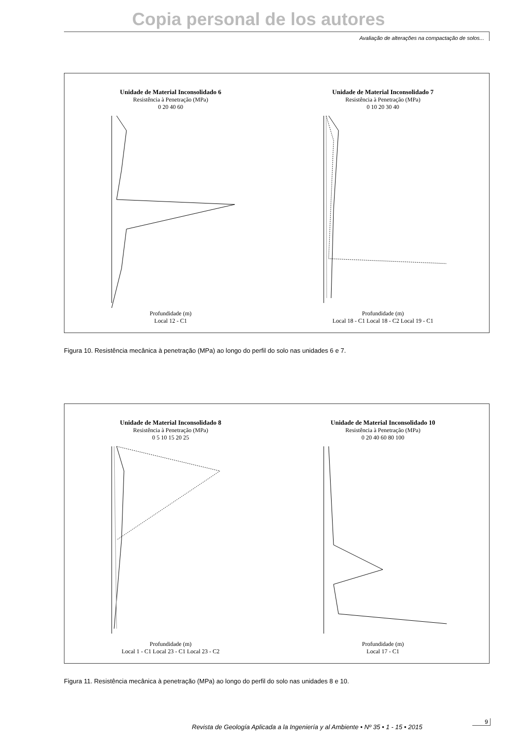Copia personal de los autores
Avaliação de alterações na compactação de solos...
Unidade de Material Inconsolidado 6
Resistência à Penetração (MPa)
0 20 40 60
Profundidade (m)
Local 12 - C1
Unidade de Material Inconsolidado 7
Resistência à Penetração (MPa)
0 10 20 30 40
Profundidade (m)
Local 18 - C1 Local 18 - C2 Local 19 - C1
Figura 10. Resistência mecânica à penetração (MPa) ao longo do perfil do solo nas unidades 6 e 7.
Unidade de Material Inconsolidado 8
Resistência à Penetração (MPa)
0 5 10 15 20 25
Profundidade (m)
Local 1 - C1 Local 23 - C1 Local 23 - C2
Unidade de Material Inconsolidado 10
Resistência à Penetração (MPa)
0 20 40 60 80 100
Profundidade (m)
Local 17 - C1
Figura 11. Resistência mecânica à penetração (MPa) ao longo do perfil do solo nas unidades 8 e 10.
Revista de Geología Aplicada a la Ingeniería y al Ambiente • Nº 35 • 1 - 15 • 2015
9